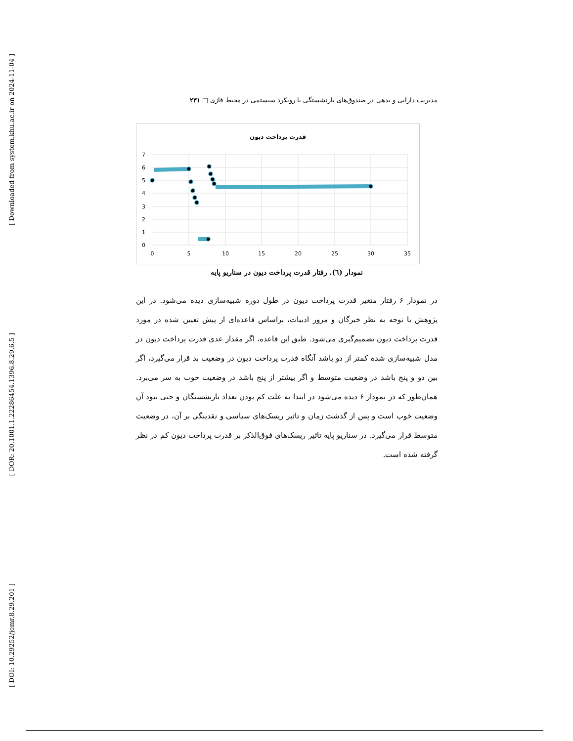[ Downloaded from system.khu.ac.ir on 2024-11-04 ]
[ DOR: 20.1001.1.22286454.1396.8.29.6.5 ]
[ DOI: 10.29252/jemr.8.29.201 ]
مدیریت دارایی و بدهی در صندوق‌های بازنشستگی با رویکرد سیستمی در محیط فازی □ ۲۳۱
قدرت پرداخت دیون
7
6
5
4
3
2
1
0
0
5
10
15
20
25
30
35
نمودار (٦). رفتار قدرت پرداخت دیون در سناریو پایه
در نمودار ۶ رفتار متغیر قدرت پرداخت دیون در طول دوره شبیه‌سازی دیده می‌شود. در این پژوهش با توجه به نظر خبرگان و مرور ادبیات، براساس قاعده‌ای از پیش تعیین شده در مورد قدرت پرداخت دیون تصمیم‌گیری می‌شود. طبق این قاعده، اگر مقدار عدی قدرت پرداخت دیون در مدل شبیه‌سازی شده کمتر از دو باشد آنگاه قدرت پرداخت دیون در وضعیت بد قرار می‌گیرد، اگر بین دو و پنج باشد در وضعیت متوسط و اگر بیشتر از پنج باشد در وضعیت خوب به سر می‌برد. همان‌طور که در نمودار ۶ دیده می‌شود در ابتدا به علت کم بودن تعداد بازنشستگان و حتی نبود آن وضعیت خوب است و پس از گذشت زمان و تاثیر ریسک‌های سیاسی و نقدینگی بر آن، در وضعیت متوسط قرار می‌گیرد. در سناریو پایه تاثیر ریسک‌های فوق‌الذکر بر قدرت پرداخت دیون کم در نظر گرفته شده است.